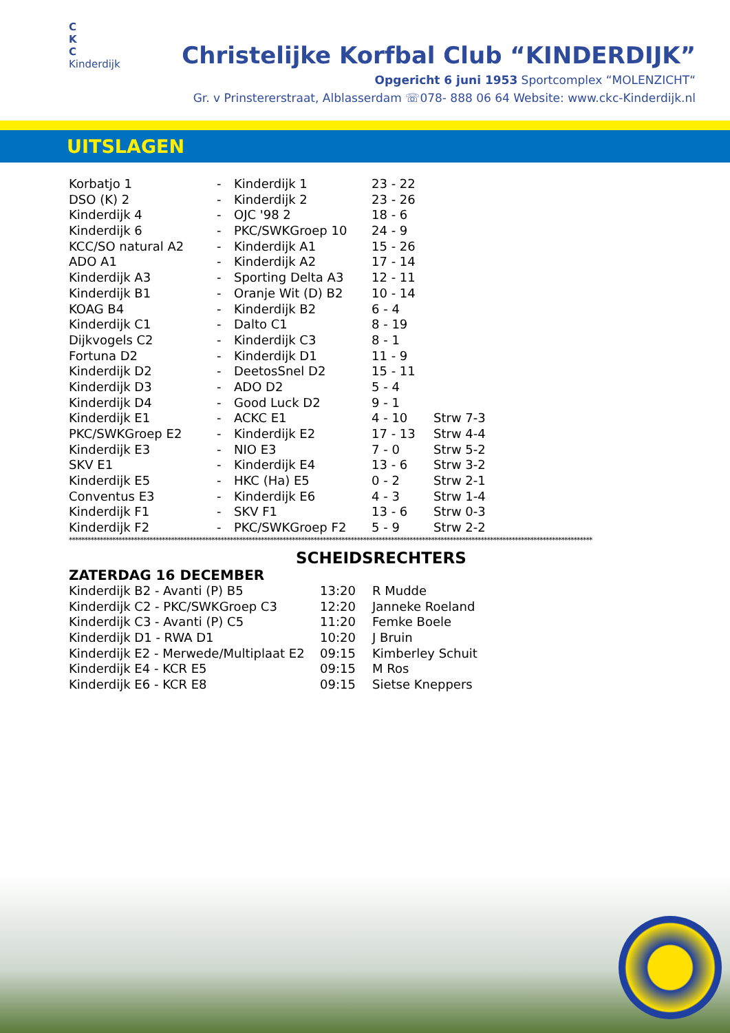C
K
C
Kinderdijk
Christelijke Korfbal Club “KINDERDIJK”
Opgericht 6 juni 1953 Sportcomplex “MOLENZICHT“
Gr. v Prinstererstraat, Alblasserdam ☏078- 888 06 64 Website: www.ckc-Kinderdijk.nl
UITSLAGEN
| Korbatjo 1 | - | Kinderdijk 1 | 23 - 22 | |
| DSO (K) 2 | - | Kinderdijk 2 | 23 - 26 | |
| Kinderdijk 4 | - | OJC '98 2 | 18 - 6 | |
| Kinderdijk 6 | - | PKC/SWKGroep 10 | 24 - 9 | |
| KCC/SO natural A2 | - | Kinderdijk A1 | 15 - 26 | |
| ADO A1 | - | Kinderdijk A2 | 17 - 14 | |
| Kinderdijk A3 | - | Sporting Delta A3 | 12 - 11 | |
| Kinderdijk B1 | - | Oranje Wit (D) B2 | 10 - 14 | |
| KOAG B4 | - | Kinderdijk B2 | 6 - 4 | |
| Kinderdijk C1 | - | Dalto C1 | 8 - 19 | |
| Dijkvogels C2 | - | Kinderdijk C3 | 8 - 1 | |
| Fortuna D2 | - | Kinderdijk D1 | 11 - 9 | |
| Kinderdijk D2 | - | DeetosSnel D2 | 15 - 11 | |
| Kinderdijk D3 | - | ADO D2 | 5 - 4 | |
| Kinderdijk D4 | - | Good Luck D2 | 9 - 1 | |
| Kinderdijk E1 | - | ACKC E1 | 4 - 10 | Strw 7-3 |
| PKC/SWKGroep E2 | - | Kinderdijk E2 | 17 - 13 | Strw 4-4 |
| Kinderdijk E3 | - | NIO E3 | 7 - 0 | Strw 5-2 |
| SKV E1 | - | Kinderdijk E4 | 13 - 6 | Strw 3-2 |
| Kinderdijk E5 | - | HKC (Ha) E5 | 0 - 2 | Strw 2-1 |
| Conventus E3 | - | Kinderdijk E6 | 4 - 3 | Strw 1-4 |
| Kinderdijk F1 | - | SKV F1 | 13 - 6 | Strw 0-3 |
| Kinderdijk F2 | - | PKC/SWKGroep F2 | 5 - 9 | Strw 2-2 |
*************************************************************************************************************************************************************************
SCHEIDSRECHTERS
ZATERDAG 16 DECEMBER
| Kinderdijk B2 - Avanti (P) B5 | 13:20 | R Mudde |
| Kinderdijk C2 - PKC/SWKGroep C3 | 12:20 | Janneke Roeland |
| Kinderdijk C3 - Avanti (P) C5 | 11:20 | Femke Boele |
| Kinderdijk D1 - RWA D1 | 10:20 | J Bruin |
| Kinderdijk E2 - Merwede/Multiplaat E2 | 09:15 | Kimberley Schuit |
| Kinderdijk E4 - KCR E5 | 09:15 | M Ros |
| Kinderdijk E6 - KCR E8 | 09:15 | Sietse Kneppers |